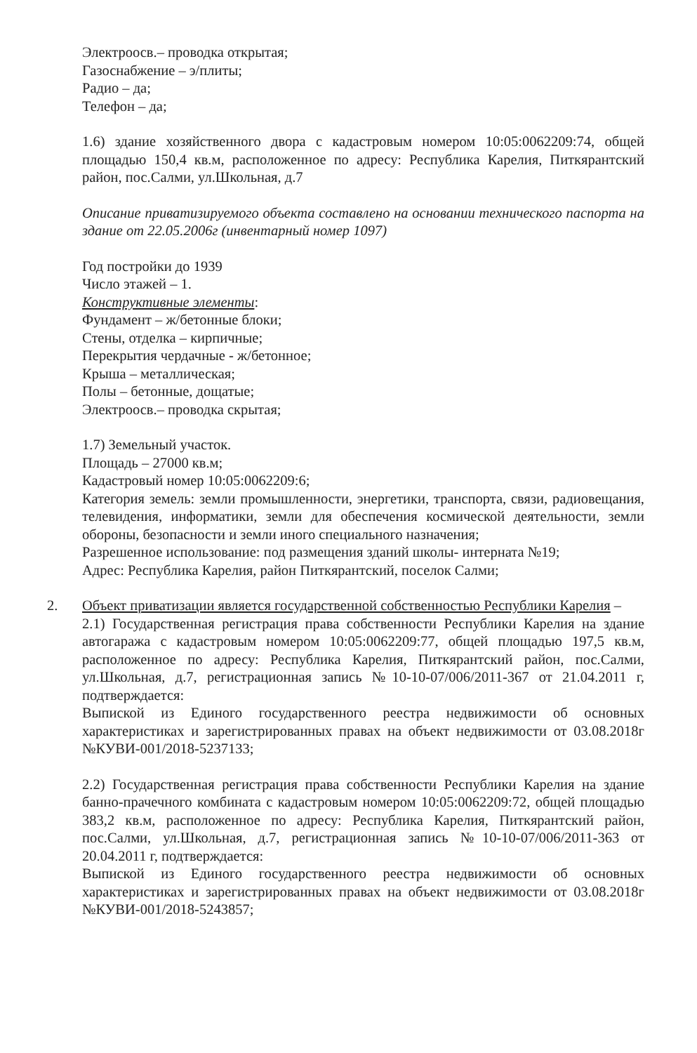Электроосв.– проводка открытая;
Газоснабжение – э/плиты;
Радио – да;
Телефон – да;
1.6) здание хозяйственного двора с кадастровым номером 10:05:0062209:74, общей площадью 150,4 кв.м, расположенное по адресу: Республика Карелия, Питкярантский район, пос.Салми, ул.Школьная, д.7
Описание приватизируемого объекта составлено на основании технического паспорта на здание от 22.05.2006г (инвентарный номер 1097)
Год постройки до 1939
Число этажей – 1.
Конструктивные элементы:
Фундамент – ж/бетонные блоки;
Стены, отделка – кирпичные;
Перекрытия чердачные - ж/бетонное;
Крыша – металлическая;
Полы – бетонные, дощатые;
Электроосв.– проводка скрытая;
1.7) Земельный участок.
Площадь – 27000 кв.м;
Кадастровый номер 10:05:0062209:6;
Категория земель: земли промышленности, энергетики, транспорта, связи, радиовещания, телевидения, информатики, земли для обеспечения космической деятельности, земли обороны, безопасности и земли иного специального назначения;
Разрешенное использование: под размещения зданий школы- интерната №19;
Адрес: Республика Карелия, район Питкярантский, поселок Салми;
2. Объект приватизации является государственной собственностью Республики Карелия –
2.1) Государственная регистрация права собственности Республики Карелия на здание автогаража с кадастровым номером 10:05:0062209:77, общей площадью 197,5 кв.м, расположенное по адресу: Республика Карелия, Питкярантский район, пос.Салми, ул.Школьная, д.7, регистрационная запись №10-10-07/006/2011-367 от 21.04.2011 г, подтверждается:
Выпиской из Единого государственного реестра недвижимости об основных характеристиках и зарегистрированных правах на объект недвижимости от 03.08.2018г №КУВИ-001/2018-5237133;
2.2) Государственная регистрация права собственности Республики Карелия на здание банно-прачечного комбината с кадастровым номером 10:05:0062209:72, общей площадью 383,2 кв.м, расположенное по адресу: Республика Карелия, Питкярантский район, пос.Салми, ул.Школьная, д.7, регистрационная запись №10-10-07/006/2011-363 от 20.04.2011 г, подтверждается:
Выпиской из Единого государственного реестра недвижимости об основных характеристиках и зарегистрированных правах на объект недвижимости от 03.08.2018г №КУВИ-001/2018-5243857;